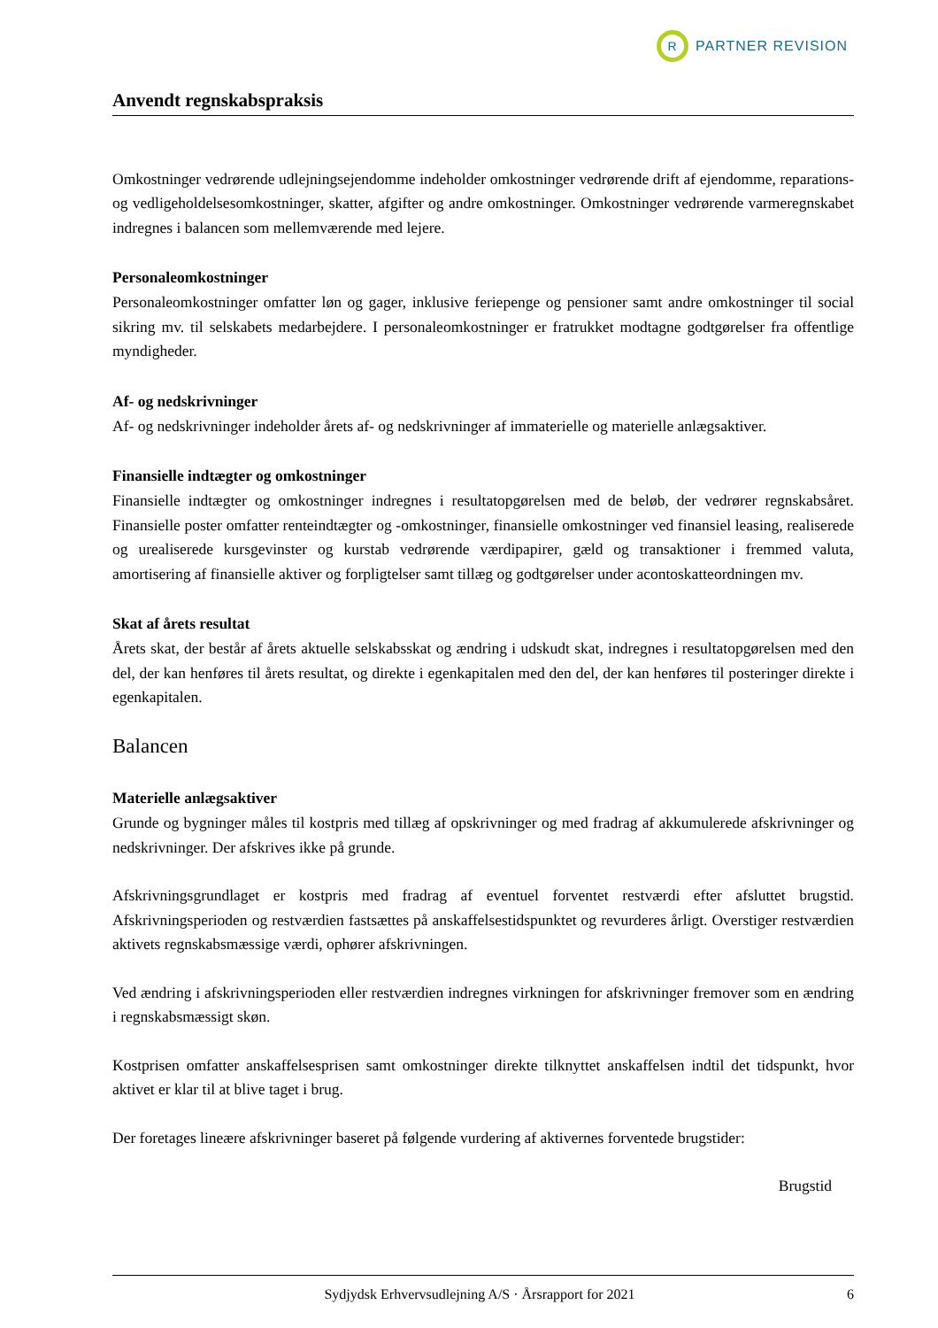R
PARTNER REVISION
Anvendt regnskabspraksis
Omkostninger vedrørende udlejningsejendomme indeholder omkostninger vedrørende drift af ejendomme, reparations- og vedligeholdelsesomkostninger, skatter, afgifter og andre omkostninger. Omkostninger vedrørende varmeregnskabet indregnes i balancen som mellemværende med lejere.
Personaleomkostninger
Personaleomkostninger omfatter løn og gager, inklusive feriepenge og pensioner samt andre omkostninger til social sikring mv. til selskabets medarbejdere. I personaleomkostninger er fratrukket modtagne godtgørelser fra offentlige myndigheder.
Af- og nedskrivninger
Af- og nedskrivninger indeholder årets af- og nedskrivninger af immaterielle og materielle anlægsaktiver.
Finansielle indtægter og omkostninger
Finansielle indtægter og omkostninger indregnes i resultatopgørelsen med de beløb, der vedrører regnskabsåret. Finansielle poster omfatter renteindtægter og -omkostninger, finansielle omkostninger ved finansiel leasing, realiserede og urealiserede kursgevinster og kurstab vedrørende værdipapirer, gæld og transaktioner i fremmed valuta, amortisering af finansielle aktiver og forpligtelser samt tillæg og godtgørelser under acontoskatteordningen mv.
Skat af årets resultat
Årets skat, der består af årets aktuelle selskabsskat og ændring i udskudt skat, indregnes i resultatopgørelsen med den del, der kan henføres til årets resultat, og direkte i egenkapitalen med den del, der kan henføres til posteringer direkte i egenkapitalen.
Balancen
Materielle anlægsaktiver
Grunde og bygninger måles til kostpris med tillæg af opskrivninger og med fradrag af akkumulerede afskrivninger og nedskrivninger. Der afskrives ikke på grunde.
Afskrivningsgrundlaget er kostpris med fradrag af eventuel forventet restværdi efter afsluttet brugstid. Afskrivningsperioden og restværdien fastsættes på anskaffelsestidspunktet og revurderes årligt. Overstiger restværdien aktivets regnskabsmæssige værdi, ophører afskrivningen.
Ved ændring i afskrivningsperioden eller restværdien indregnes virkningen for afskrivninger fremover som en ændring i regnskabsmæssigt skøn.
Kostprisen omfatter anskaffelsesprisen samt omkostninger direkte tilknyttet anskaffelsen indtil det tidspunkt, hvor aktivet er klar til at blive taget i brug.
Der foretages lineære afskrivninger baseret på følgende vurdering af aktivernes forventede brugstider:
Brugstid
Sydjydsk Erhvervsudlejning A/S · Årsrapport for 2021 6